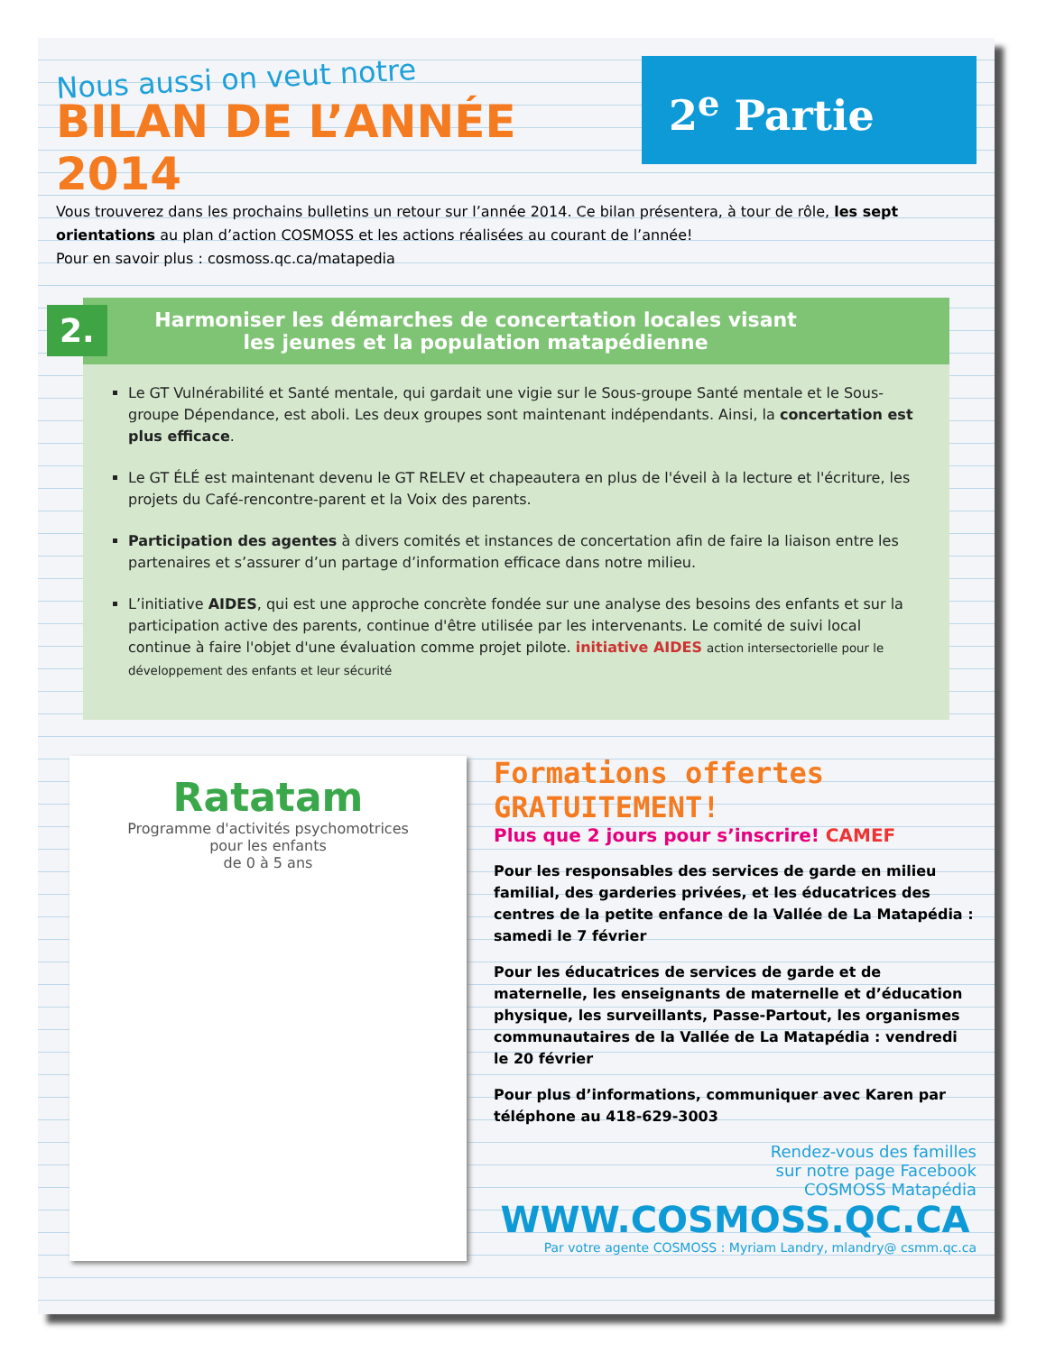Nous aussi on veut notre
BILAN DE L’ANNÉE 2014
2<sup>e</sup> Partie
Vous trouverez dans les prochains bulletins un retour sur l’année 2014. Ce bilan présentera, à tour de rôle, les sept orientations au plan d’action COSMOSS et les actions réalisées au courant de l’année!
Pour en savoir plus : cosmoss.qc.ca/matapedia
2. Harmoniser les démarches de concertation locales visant les jeunes et la population matapédienne
Le GT Vulnérabilité et Santé mentale, qui gardait une vigie sur le Sous-groupe Santé mentale et le Sous-groupe Dépendance, est aboli. Les deux groupes sont maintenant indépendants. Ainsi, la concertation est plus efficace.
Le GT ÉLÉ est maintenant devenu le GT RELEV et chapeautera en plus de l'éveil à la lecture et l'écriture, les projets du Café-rencontre-parent et la Voix des parents.
Participation des agentes à divers comités et instances de concertation afin de faire la liaison entre les partenaires et s’assurer d’un partage d’information efficace dans notre milieu.
L’initiative AIDES, qui est une approche concrète fondée sur une analyse des besoins des enfants et sur la participation active des parents, continue d'être utilisée par les intervenants. Le comité de suivi local continue à faire l'objet d'une évaluation comme projet pilote. initiative AIDES action intersectorielle pour le développement des enfants et leur sécurité
Ratatam
Programme d'activités psychomotrices
pour les enfants
de 0 à 5 ans
Formations offertes
GRATUITEMENT!
Plus que 2 jours pour s’inscrire! CAMEF
Pour les responsables des services de garde en milieu familial, des garderies privées, et les éducatrices des centres de la petite enfance de la Vallée de La Matapédia : samedi le 7 février
Pour les éducatrices de services de garde et de maternelle, les enseignants de maternelle et d’éducation physique, les surveillants, Passe-Partout, les organismes communautaires de la Vallée de La Matapédia : vendredi le 20 février
Pour plus d’informations, communiquer avec Karen par téléphone au 418-629-3003
Rendez-vous des familles
sur notre page Facebook
COSMOSS Matapédia
WWW.COSMOSS.QC.CA
Par votre agente COSMOSS : Myriam Landry, mlandry@ csmm.qc.ca